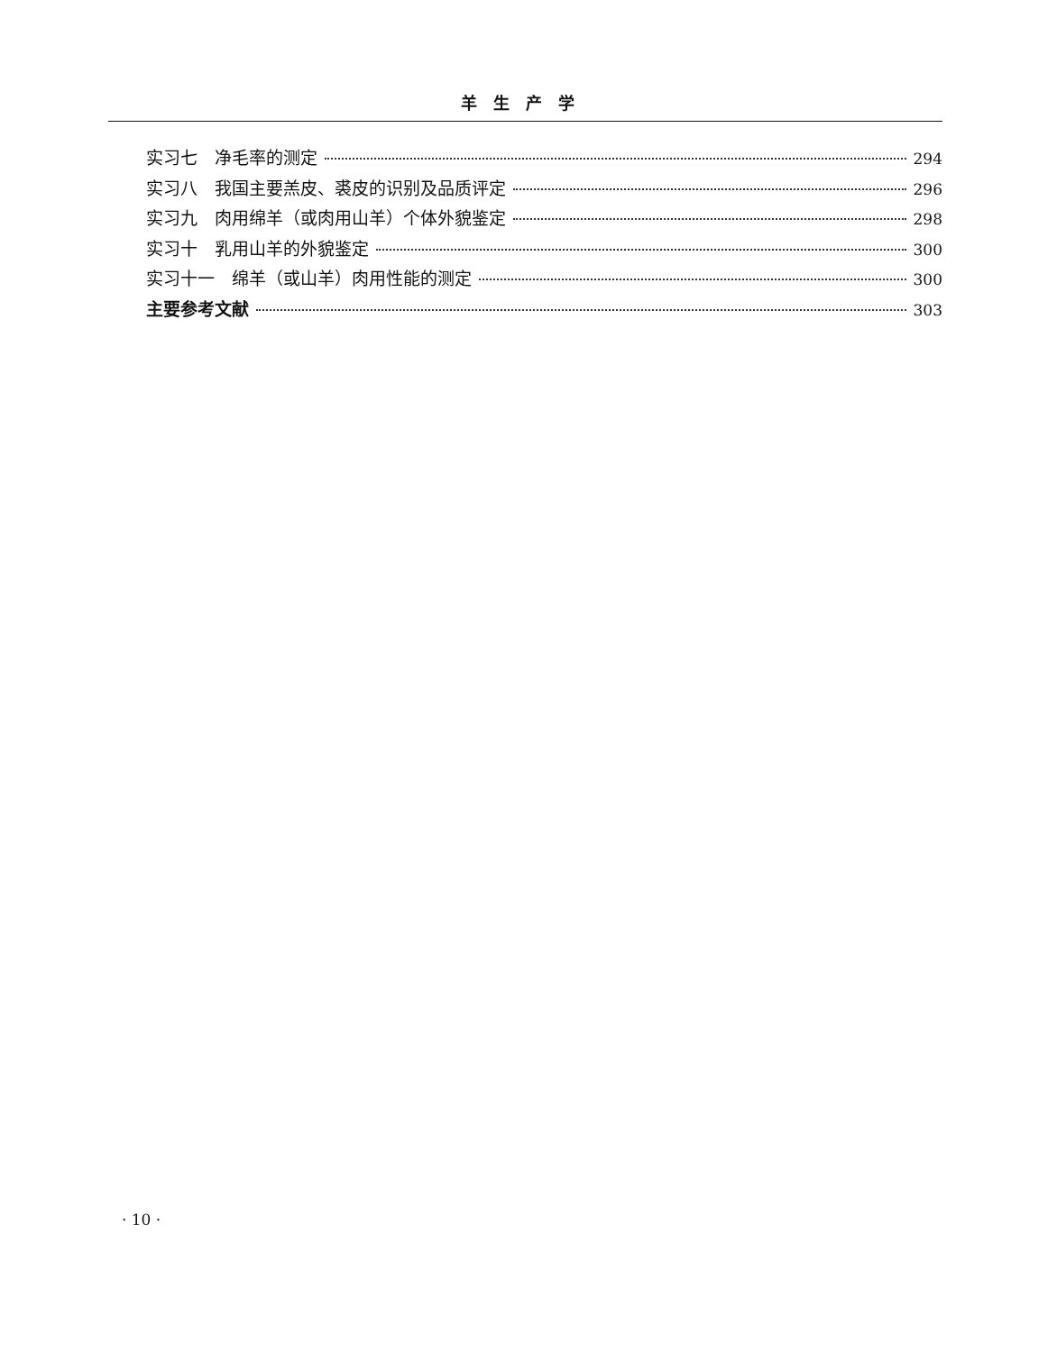羊生产学
实习七　净毛率的测定 294
实习八　我国主要羔皮、裘皮的识别及品质评定 296
实习九　肉用绵羊（或肉用山羊）个体外貌鉴定 298
实习十　乳用山羊的外貌鉴定 300
实习十一　绵羊（或山羊）肉用性能的测定 300
主要参考文献 303
· 10 ·